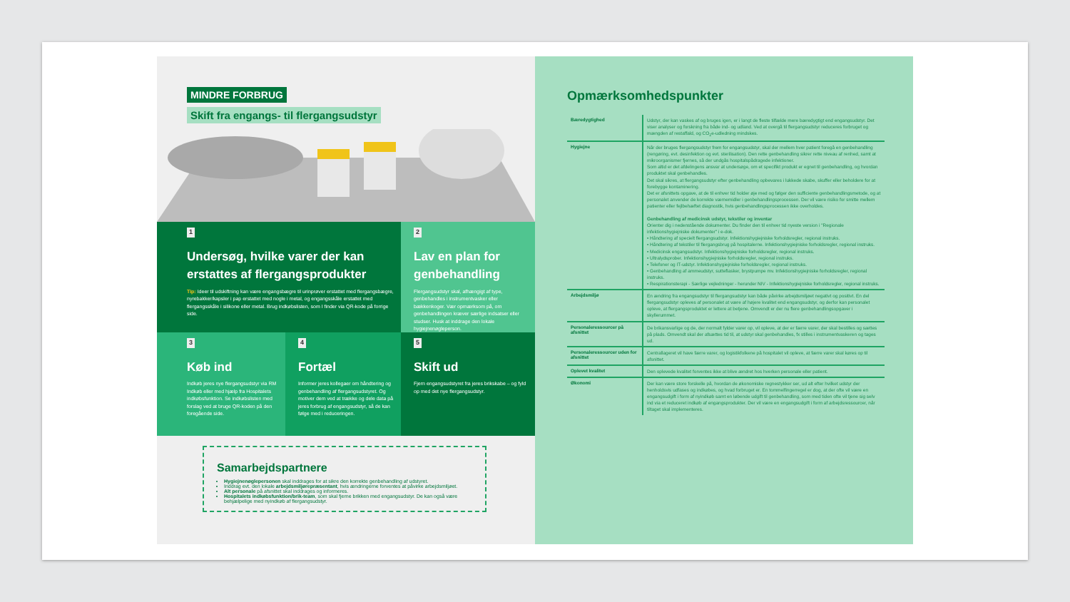MINDRE FORBRUG
Skift fra engangs- til flergangsudstyr
1
Undersøg, hvilke varer der kan erstattes af flergangsprodukter
Tip: Ideer til udskiftning kan være engangsbægre til urinprøver erstattet med flergangsbægre, nyrebakker/kapsler i pap erstattet med nogle i metal, og engangsskåle erstattet med flergangsskåle i silikone eller metal. Brug indkøbslisten, som I finder via QR-kode på forrige side.
2
Lav en plan for genbehandling
Flergangsudstyr skal, afhængigt af type, genbehandles i instrumentvasker eller bækkenkoger. Vær opmærksom på, om genbehandlingen kræver særlige indsatser eller studser. Husk at inddrage den lokale hygiejnenøgleperson.
3
Køb ind
Indkøb jeres nye flergangsudstyr via RM Indkøb eller med hjælp fra Hospitalets indkøbsfunktion. Se indkøbslisten med forslag ved at bruge QR-koden på den foregående side.
4
Fortæl
Informer jeres kollegaer om håndtering og genbehandling af flergangsudstyret. Og motiver dem ved at trække og dele data på jeres forbrug af engangsudstyr, så de kan følge med i reduceringen.
5
Skift ud
Fjern engangsudstyret fra jeres brikskabe – og fyld op med det nye flergangsudstyr.
Samarbejdspartnere
Hygiejnenøglepersonen skal inddrages for at sikre den korrekte genbehandling af udstyret.
Inddrag evt. den lokale arbejdsmiljørepræsentant, hvis ændringerne forventes at påvirke arbejdsmiljøet.
Alt personale på afsnittet skal inddrages og informeres.
Hospitalets indkøbsfunktion/brik-team, som skal fjerne brikken med engangsudstyr. De kan også være behjælpelige med nyindkøb af flergangsudstyr.
Opmærksomhedspunkter
| Bæredygtighed | Udstyr, der kan vaskes af og bruges igen, er i langt de fleste tilfælde mere bæredygtigt end engangsudstyr. Det viser analyser og forskning fra både ind- og udland. Ved at overgå til flergangsudstyr reduceres forbruget og mængden af restaffald, og CO<sub>2</sub>e-udledning mindskes. |
| Hygiejne | Når der bruges flergangsudstyr frem for engangsudstyr, skal der mellem hver patient foregå en genbehandling (rengøring, evt. desinfektion og evt. sterilisation). Den rette genbehandling sikrer rette niveau af renhed, samt at mikroorganismer fjernes, så der undgås hospitalspådragede infektioner. Som altid er det afdelingens ansvar at undersøge, om et specifikt produkt er egnet til genbehandling, og hvordan produktet skal genbehandles. Det skal sikres, at flergangsudstyr efter genbehandling opbevares i lukkede skabe, skuffer eller beholdere for at forebygge kontaminering. Det er afsnittets opgave, at de til enhver tid holder øje med og følger den sufficiente genbehandlingsmetode, og at personalet anvender de korrekte værnemidler i genbehandlingsprocessen. Der vil være risiko for smitte mellem patienter eller fejlbehæftet diagnostik, hvis genbehandlingsprocessen ikke overholdes. Genbehandling af medicinsk udstyr, tekstiler og inventar Orienter dig i nedenstående dokumenter. Du finder den til enhver tid nyeste version i "Regionale infektionshygiejniske dokumenter" i e-dok. • Håndtering af specielt flergangsudstyr. Infektionshygiejniske forholdsregler, regional instruks. • Håndtering af tekstiler til flergangsbrug på hospitalerne. Infektionshygiejniske forholdsregler, regional instruks. • Medicinsk engangsudstyr. Infektionshygiejniske forholdsregler, regional instruks. • Ultralydsprober. Infektionshygiejniske forholdsregler, regional instruks. • Telefoner og IT-udstyr. Infektionshygiejniske forholdsregler, regional instruks. • Genbehandling af ammeudstyr, sutteflasker, brystpumpe mv. Infektionshygiejniske forholdsregler, regional instruks. • Respirationsterapi - Særlige vejledninger - herunder NIV - Infektionshygiejniske forholdsregler, regional instruks. |
| Arbejdsmiljø | En ændring fra engangsudstyr til flergangsudstyr kan både påvirke arbejdsmiljøet negativt og positivt. En del flergangsudstyr opleves af personalet at være af højere kvalitet end engangsudstyr, og derfor kan personalet opleve, at flergangsproduktet er lettere at betjene. Omvendt er der nu flere genbehandlingsopgaver i skyllerummet. |
| Personaleressourcer på afsnittet | De brikansvarlige og de, der normalt fylder varer op, vil opleve, at der er færre varer, der skal bestilles og sættes på plads. Omvendt skal der afsættes tid til, at udstyr skal genbehandles, fx stilles i instrumentvaskeren og tages ud. |
| Personaleressourcer uden for afsnittet | Centrallageret vil have færre varer, og logistikfolkene på hospitalet vil opleve, at færre varer skal køres op til afsnittet. |
| Oplevet kvalitet | Den oplevede kvalitet forventes ikke at blive ændret hos hverken personale eller patient. |
| Økonomi | Der kan være store forskelle på, hvordan de økonomiske regnestykker ser, ud alt efter hvilket udstyr der henholdsvis udfases og indkøbes, og hvad forbruget er. En tommelfingerregel er dog, at der ofte vil være en engangsudgift i form af nyindkøb samt en løbende udgift til genbehandling, som med tiden ofte vil tjene sig selv ind via et reduceret indkøb af engangsprodukter. Der vil være en engangsudgift i form af arbejdsressourcer, når tiltaget skal implementeres. |